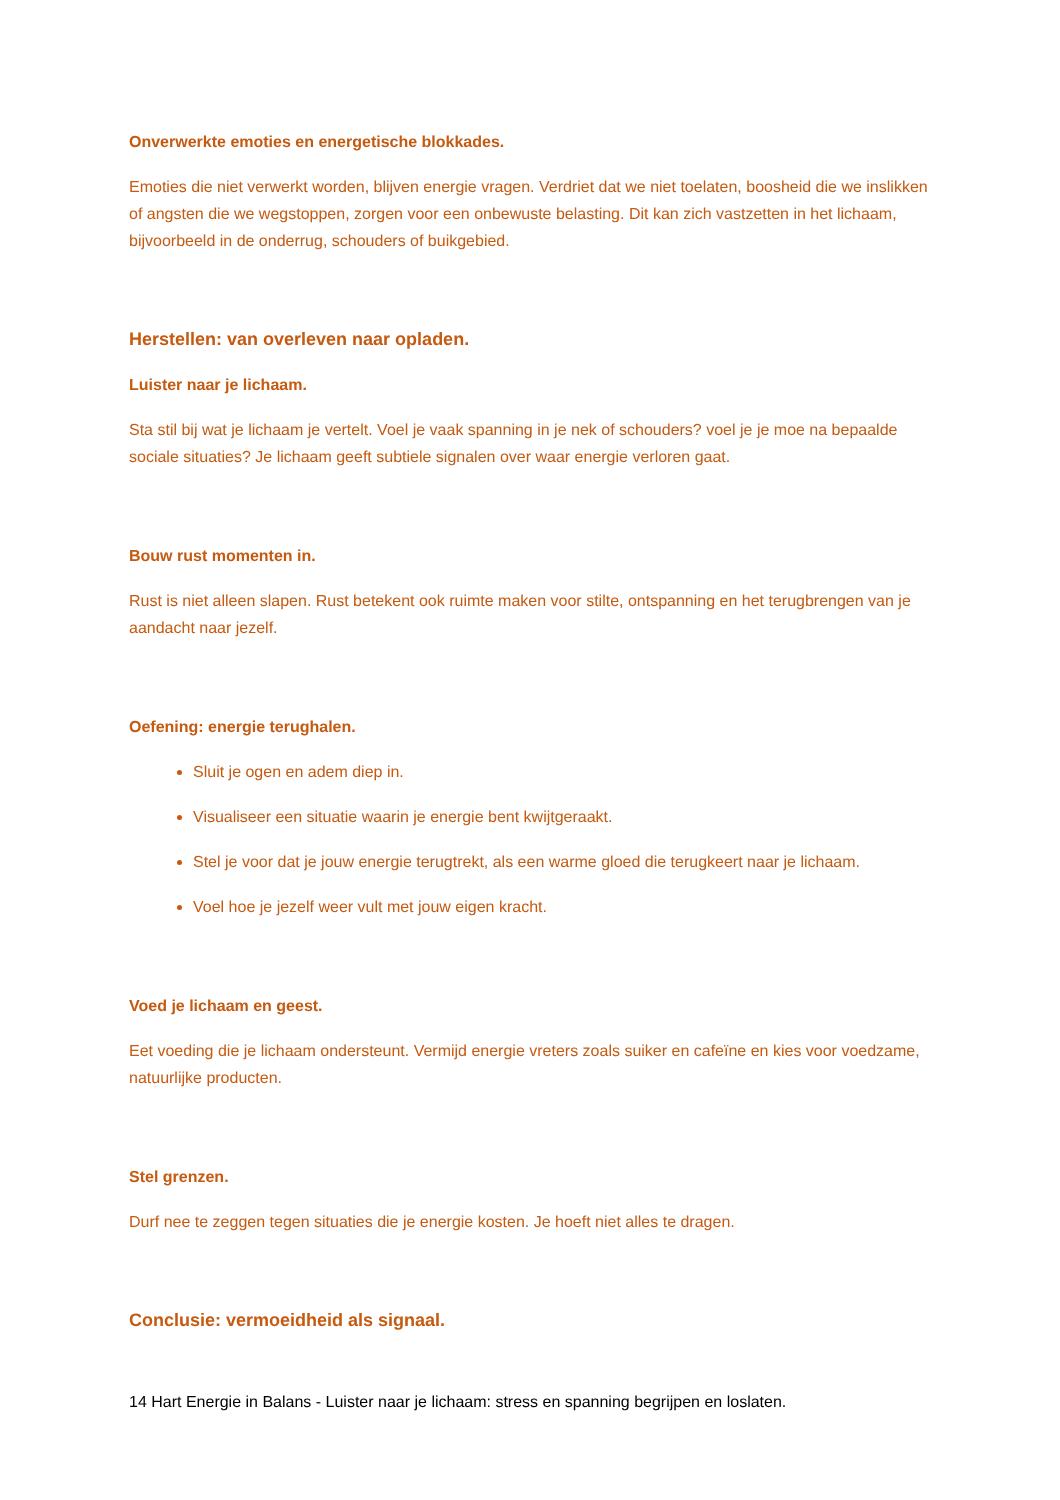Onverwerkte emoties en energetische blokkades.
Emoties die niet verwerkt worden, blijven energie vragen. Verdriet dat we niet toelaten, boosheid die we inslikken of angsten die we wegstoppen, zorgen voor een onbewuste belasting. Dit kan zich vastzetten in het lichaam, bijvoorbeeld in de onderrug, schouders of buikgebied.
Herstellen: van overleven naar opladen.
Luister naar je lichaam.
Sta stil bij wat je lichaam je vertelt. Voel je vaak spanning in je nek of schouders? voel je je moe na bepaalde sociale situaties? Je lichaam geeft subtiele signalen over waar energie verloren gaat.
Bouw rust momenten in.
Rust is niet alleen slapen. Rust betekent ook ruimte maken voor stilte, ontspanning en het terugbrengen van je aandacht naar jezelf.
Oefening: energie terughalen.
Sluit je ogen en adem diep in.
Visualiseer een situatie waarin je energie bent kwijtgeraakt.
Stel je voor dat je jouw energie terugtrekt, als een warme gloed die terugkeert naar je lichaam.
Voel hoe je jezelf weer vult met jouw eigen kracht.
Voed je lichaam en geest.
Eet voeding die je lichaam ondersteunt. Vermijd energie vreters zoals suiker en cafeïne en kies voor voedzame, natuurlijke producten.
Stel grenzen.
Durf nee te zeggen tegen situaties die je energie kosten. Je hoeft niet alles te dragen.
Conclusie: vermoeidheid als signaal.
14 Hart Energie in Balans - Luister naar je lichaam: stress en spanning begrijpen en loslaten.